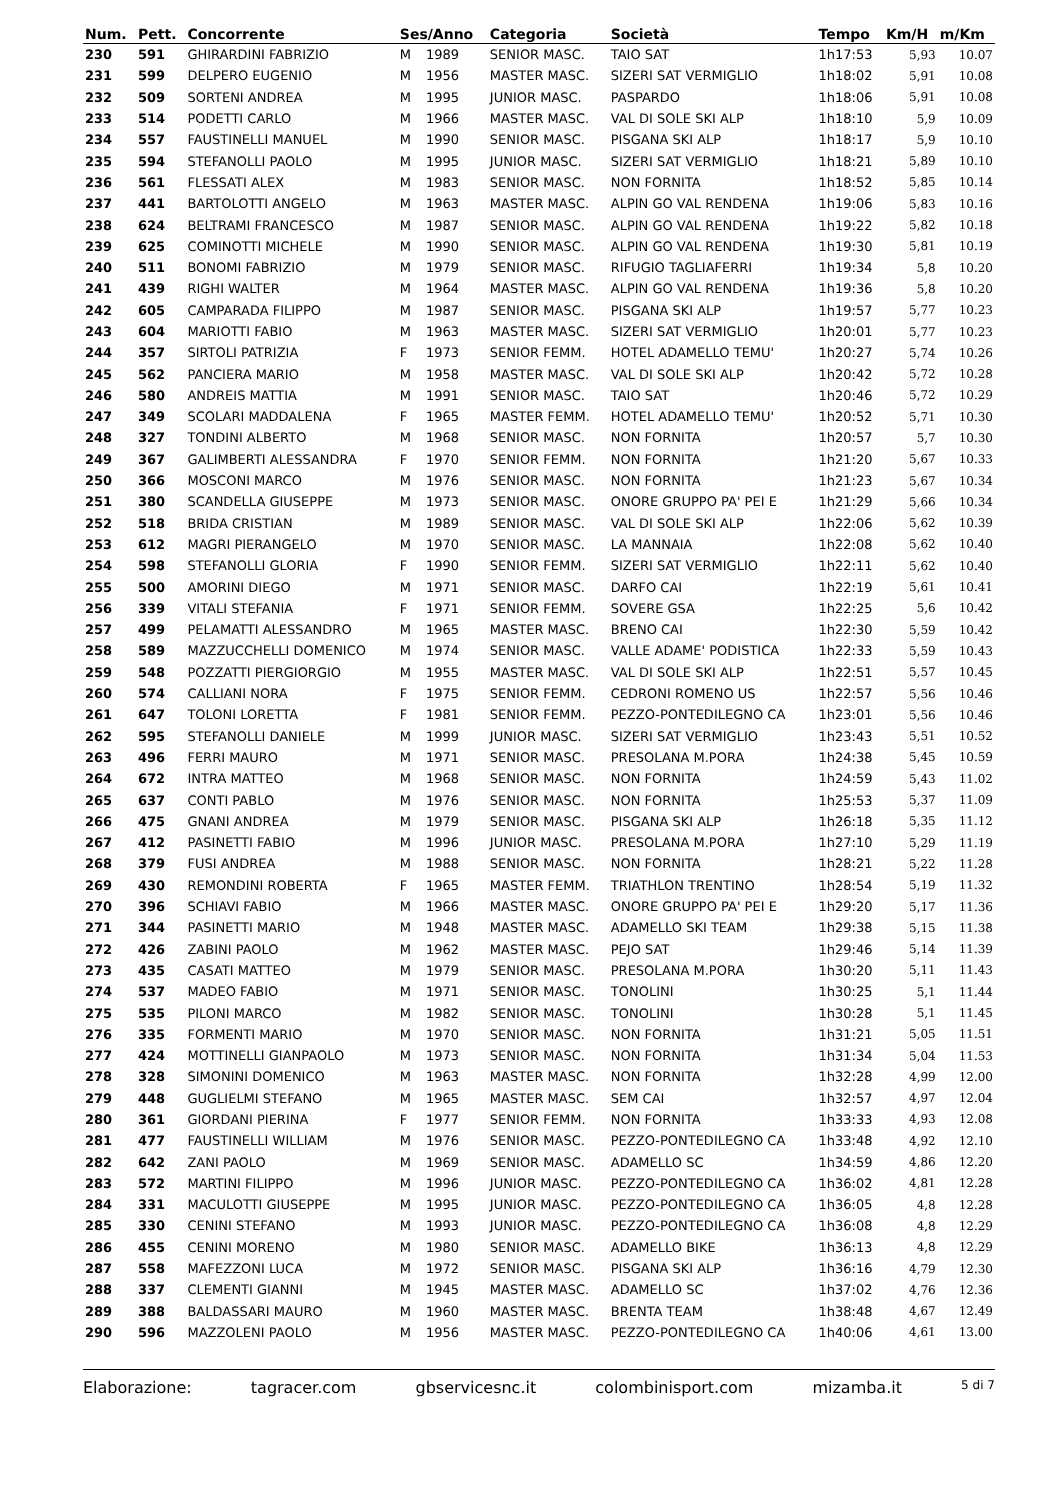| Num. | Pett. | Concorrente | Ses/Anno | | Categoria | Società | Tempo | Km/H | m/Km |
| --- | --- | --- | --- | --- | --- | --- | --- | --- | --- |
| 230 | 591 | GHIRARDINI FABRIZIO | M | 1989 | SENIOR MASC. | TAIO SAT | 1h17:53 | 5,93 | 10.07 |
| 231 | 599 | DELPERO EUGENIO | M | 1956 | MASTER MASC. | SIZERI SAT VERMIGLIO | 1h18:02 | 5,91 | 10.08 |
| 232 | 509 | SORTENI ANDREA | M | 1995 | JUNIOR MASC. | PASPARDO | 1h18:06 | 5,91 | 10.08 |
| 233 | 514 | PODETTI CARLO | M | 1966 | MASTER MASC. | VAL DI SOLE SKI ALP | 1h18:10 | 5,9 | 10.09 |
| 234 | 557 | FAUSTINELLI MANUEL | M | 1990 | SENIOR MASC. | PISGANA SKI ALP | 1h18:17 | 5,9 | 10.10 |
| 235 | 594 | STEFANOLLI PAOLO | M | 1995 | JUNIOR MASC. | SIZERI SAT VERMIGLIO | 1h18:21 | 5,89 | 10.10 |
| 236 | 561 | FLESSATI ALEX | M | 1983 | SENIOR MASC. | NON FORNITA | 1h18:52 | 5,85 | 10.14 |
| 237 | 441 | BARTOLOTTI ANGELO | M | 1963 | MASTER MASC. | ALPIN GO VAL RENDENA | 1h19:06 | 5,83 | 10.16 |
| 238 | 624 | BELTRAMI FRANCESCO | M | 1987 | SENIOR MASC. | ALPIN GO VAL RENDENA | 1h19:22 | 5,82 | 10.18 |
| 239 | 625 | COMINOTTI MICHELE | M | 1990 | SENIOR MASC. | ALPIN GO VAL RENDENA | 1h19:30 | 5,81 | 10.19 |
| 240 | 511 | BONOMI FABRIZIO | M | 1979 | SENIOR MASC. | RIFUGIO TAGLIAFERRI | 1h19:34 | 5,8 | 10.20 |
| 241 | 439 | RIGHI WALTER | M | 1964 | MASTER MASC. | ALPIN GO VAL RENDENA | 1h19:36 | 5,8 | 10.20 |
| 242 | 605 | CAMPARADA FILIPPO | M | 1987 | SENIOR MASC. | PISGANA SKI ALP | 1h19:57 | 5,77 | 10.23 |
| 243 | 604 | MARIOTTI FABIO | M | 1963 | MASTER MASC. | SIZERI SAT VERMIGLIO | 1h20:01 | 5,77 | 10.23 |
| 244 | 357 | SIRTOLI PATRIZIA | F | 1973 | SENIOR FEMM. | HOTEL ADAMELLO TEMU' | 1h20:27 | 5,74 | 10.26 |
| 245 | 562 | PANCIERA MARIO | M | 1958 | MASTER MASC. | VAL DI SOLE SKI ALP | 1h20:42 | 5,72 | 10.28 |
| 246 | 580 | ANDREIS MATTIA | M | 1991 | SENIOR MASC. | TAIO SAT | 1h20:46 | 5,72 | 10.29 |
| 247 | 349 | SCOLARI MADDALENA | F | 1965 | MASTER FEMM. | HOTEL ADAMELLO TEMU' | 1h20:52 | 5,71 | 10.30 |
| 248 | 327 | TONDINI ALBERTO | M | 1968 | SENIOR MASC. | NON FORNITA | 1h20:57 | 5,7 | 10.30 |
| 249 | 367 | GALIMBERTI ALESSANDRA | F | 1970 | SENIOR FEMM. | NON FORNITA | 1h21:20 | 5,67 | 10.33 |
| 250 | 366 | MOSCONI MARCO | M | 1976 | SENIOR MASC. | NON FORNITA | 1h21:23 | 5,67 | 10.34 |
| 251 | 380 | SCANDELLA GIUSEPPE | M | 1973 | SENIOR MASC. | ONORE GRUPPO PA' PEI E | 1h21:29 | 5,66 | 10.34 |
| 252 | 518 | BRIDA CRISTIAN | M | 1989 | SENIOR MASC. | VAL DI SOLE SKI ALP | 1h22:06 | 5,62 | 10.39 |
| 253 | 612 | MAGRI PIERANGELO | M | 1970 | SENIOR MASC. | LA MANNAIA | 1h22:08 | 5,62 | 10.40 |
| 254 | 598 | STEFANOLLI GLORIA | F | 1990 | SENIOR FEMM. | SIZERI SAT VERMIGLIO | 1h22:11 | 5,62 | 10.40 |
| 255 | 500 | AMORINI DIEGO | M | 1971 | SENIOR MASC. | DARFO CAI | 1h22:19 | 5,61 | 10.41 |
| 256 | 339 | VITALI STEFANIA | F | 1971 | SENIOR FEMM. | SOVERE GSA | 1h22:25 | 5,6 | 10.42 |
| 257 | 499 | PELAMATTI ALESSANDRO | M | 1965 | MASTER MASC. | BRENO CAI | 1h22:30 | 5,59 | 10.42 |
| 258 | 589 | MAZZUCCHELLI DOMENICO | M | 1974 | SENIOR MASC. | VALLE ADAME' PODISTICA | 1h22:33 | 5,59 | 10.43 |
| 259 | 548 | POZZATTI PIERGIORGIO | M | 1955 | MASTER MASC. | VAL DI SOLE SKI ALP | 1h22:51 | 5,57 | 10.45 |
| 260 | 574 | CALLIANI NORA | F | 1975 | SENIOR FEMM. | CEDRONI ROMENO US | 1h22:57 | 5,56 | 10.46 |
| 261 | 647 | TOLONI LORETTA | F | 1981 | SENIOR FEMM. | PEZZO-PONTEDILEGNO CA | 1h23:01 | 5,56 | 10.46 |
| 262 | 595 | STEFANOLLI DANIELE | M | 1999 | JUNIOR MASC. | SIZERI SAT VERMIGLIO | 1h23:43 | 5,51 | 10.52 |
| 263 | 496 | FERRI MAURO | M | 1971 | SENIOR MASC. | PRESOLANA M.PORA | 1h24:38 | 5,45 | 10.59 |
| 264 | 672 | INTRA MATTEO | M | 1968 | SENIOR MASC. | NON FORNITA | 1h24:59 | 5,43 | 11.02 |
| 265 | 637 | CONTI PABLO | M | 1976 | SENIOR MASC. | NON FORNITA | 1h25:53 | 5,37 | 11.09 |
| 266 | 475 | GNANI ANDREA | M | 1979 | SENIOR MASC. | PISGANA SKI ALP | 1h26:18 | 5,35 | 11.12 |
| 267 | 412 | PASINETTI FABIO | M | 1996 | JUNIOR MASC. | PRESOLANA M.PORA | 1h27:10 | 5,29 | 11.19 |
| 268 | 379 | FUSI ANDREA | M | 1988 | SENIOR MASC. | NON FORNITA | 1h28:21 | 5,22 | 11.28 |
| 269 | 430 | REMONDINI ROBERTA | F | 1965 | MASTER FEMM. | TRIATHLON TRENTINO | 1h28:54 | 5,19 | 11.32 |
| 270 | 396 | SCHIAVI FABIO | M | 1966 | MASTER MASC. | ONORE GRUPPO PA' PEI E | 1h29:20 | 5,17 | 11.36 |
| 271 | 344 | PASINETTI MARIO | M | 1948 | MASTER MASC. | ADAMELLO SKI TEAM | 1h29:38 | 5,15 | 11.38 |
| 272 | 426 | ZABINI PAOLO | M | 1962 | MASTER MASC. | PEJO SAT | 1h29:46 | 5,14 | 11.39 |
| 273 | 435 | CASATI MATTEO | M | 1979 | SENIOR MASC. | PRESOLANA M.PORA | 1h30:20 | 5,11 | 11.43 |
| 274 | 537 | MADEO FABIO | M | 1971 | SENIOR MASC. | TONOLINI | 1h30:25 | 5,1 | 11.44 |
| 275 | 535 | PILONI MARCO | M | 1982 | SENIOR MASC. | TONOLINI | 1h30:28 | 5,1 | 11.45 |
| 276 | 335 | FORMENTI MARIO | M | 1970 | SENIOR MASC. | NON FORNITA | 1h31:21 | 5,05 | 11.51 |
| 277 | 424 | MOTTINELLI GIANPAOLO | M | 1973 | SENIOR MASC. | NON FORNITA | 1h31:34 | 5,04 | 11.53 |
| 278 | 328 | SIMONINI DOMENICO | M | 1963 | MASTER MASC. | NON FORNITA | 1h32:28 | 4,99 | 12.00 |
| 279 | 448 | GUGLIELMI STEFANO | M | 1965 | MASTER MASC. | SEM CAI | 1h32:57 | 4,97 | 12.04 |
| 280 | 361 | GIORDANI PIERINA | F | 1977 | SENIOR FEMM. | NON FORNITA | 1h33:33 | 4,93 | 12.08 |
| 281 | 477 | FAUSTINELLI WILLIAM | M | 1976 | SENIOR MASC. | PEZZO-PONTEDILEGNO CA | 1h33:48 | 4,92 | 12.10 |
| 282 | 642 | ZANI PAOLO | M | 1969 | SENIOR MASC. | ADAMELLO SC | 1h34:59 | 4,86 | 12.20 |
| 283 | 572 | MARTINI FILIPPO | M | 1996 | JUNIOR MASC. | PEZZO-PONTEDILEGNO CA | 1h36:02 | 4,81 | 12.28 |
| 284 | 331 | MACULOTTI GIUSEPPE | M | 1995 | JUNIOR MASC. | PEZZO-PONTEDILEGNO CA | 1h36:05 | 4,8 | 12.28 |
| 285 | 330 | CENINI STEFANO | M | 1993 | JUNIOR MASC. | PEZZO-PONTEDILEGNO CA | 1h36:08 | 4,8 | 12.29 |
| 286 | 455 | CENINI MORENO | M | 1980 | SENIOR MASC. | ADAMELLO BIKE | 1h36:13 | 4,8 | 12.29 |
| 287 | 558 | MAFEZZONI LUCA | M | 1972 | SENIOR MASC. | PISGANA SKI ALP | 1h36:16 | 4,79 | 12.30 |
| 288 | 337 | CLEMENTI GIANNI | M | 1945 | MASTER MASC. | ADAMELLO SC | 1h37:02 | 4,76 | 12.36 |
| 289 | 388 | BALDASSARI MAURO | M | 1960 | MASTER MASC. | BRENTA TEAM | 1h38:48 | 4,67 | 12.49 |
| 290 | 596 | MAZZOLENI PAOLO | M | 1956 | MASTER MASC. | PEZZO-PONTEDILEGNO CA | 1h40:06 | 4,61 | 13.00 |
Elaborazione: tagracer.com gbservicesnc.it colombinisport.com mizamba.it 5 di 7